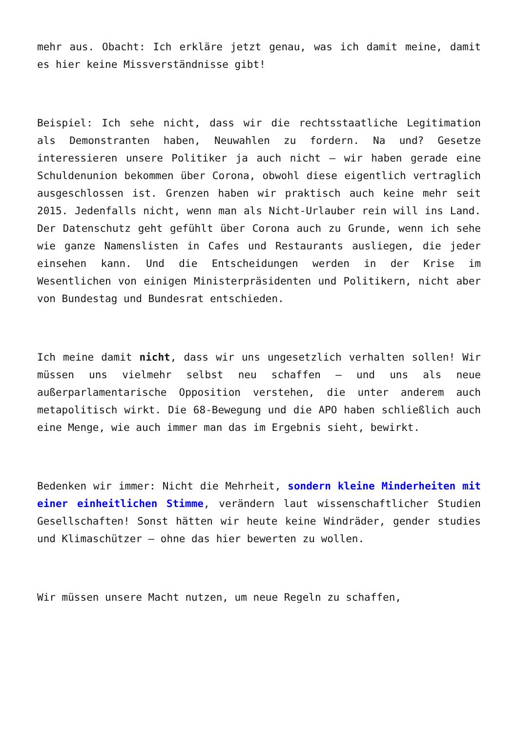mehr aus. Obacht: Ich erkläre jetzt genau, was ich damit meine, damit es hier keine Missverständnisse gibt!
Beispiel: Ich sehe nicht, dass wir die rechtsstaatliche Legitimation als Demonstranten haben, Neuwahlen zu fordern. Na und? Gesetze interessieren unsere Politiker ja auch nicht – wir haben gerade eine Schuldenunion bekommen über Corona, obwohl diese eigentlich vertraglich ausgeschlossen ist. Grenzen haben wir praktisch auch keine mehr seit 2015. Jedenfalls nicht, wenn man als Nicht-Urlauber rein will ins Land. Der Datenschutz geht gefühlt über Corona auch zu Grunde, wenn ich sehe wie ganze Namenslisten in Cafes und Restaurants ausliegen, die jeder einsehen kann. Und die Entscheidungen werden in der Krise im Wesentlichen von einigen Ministerpräsidenten und Politikern, nicht aber von Bundestag und Bundesrat entschieden.
Ich meine damit nicht, dass wir uns ungesetzlich verhalten sollen! Wir müssen uns vielmehr selbst neu schaffen – und uns als neue außerparlamentarische Opposition verstehen, die unter anderem auch metapolitisch wirkt. Die 68-Bewegung und die APO haben schließlich auch eine Menge, wie auch immer man das im Ergebnis sieht, bewirkt.
Bedenken wir immer: Nicht die Mehrheit, sondern kleine Minderheiten mit einer einheitlichen Stimme, verändern laut wissenschaftlicher Studien Gesellschaften! Sonst hätten wir heute keine Windräder, gender studies und Klimaschützer – ohne das hier bewerten zu wollen.
Wir müssen unsere Macht nutzen, um neue Regeln zu schaffen,